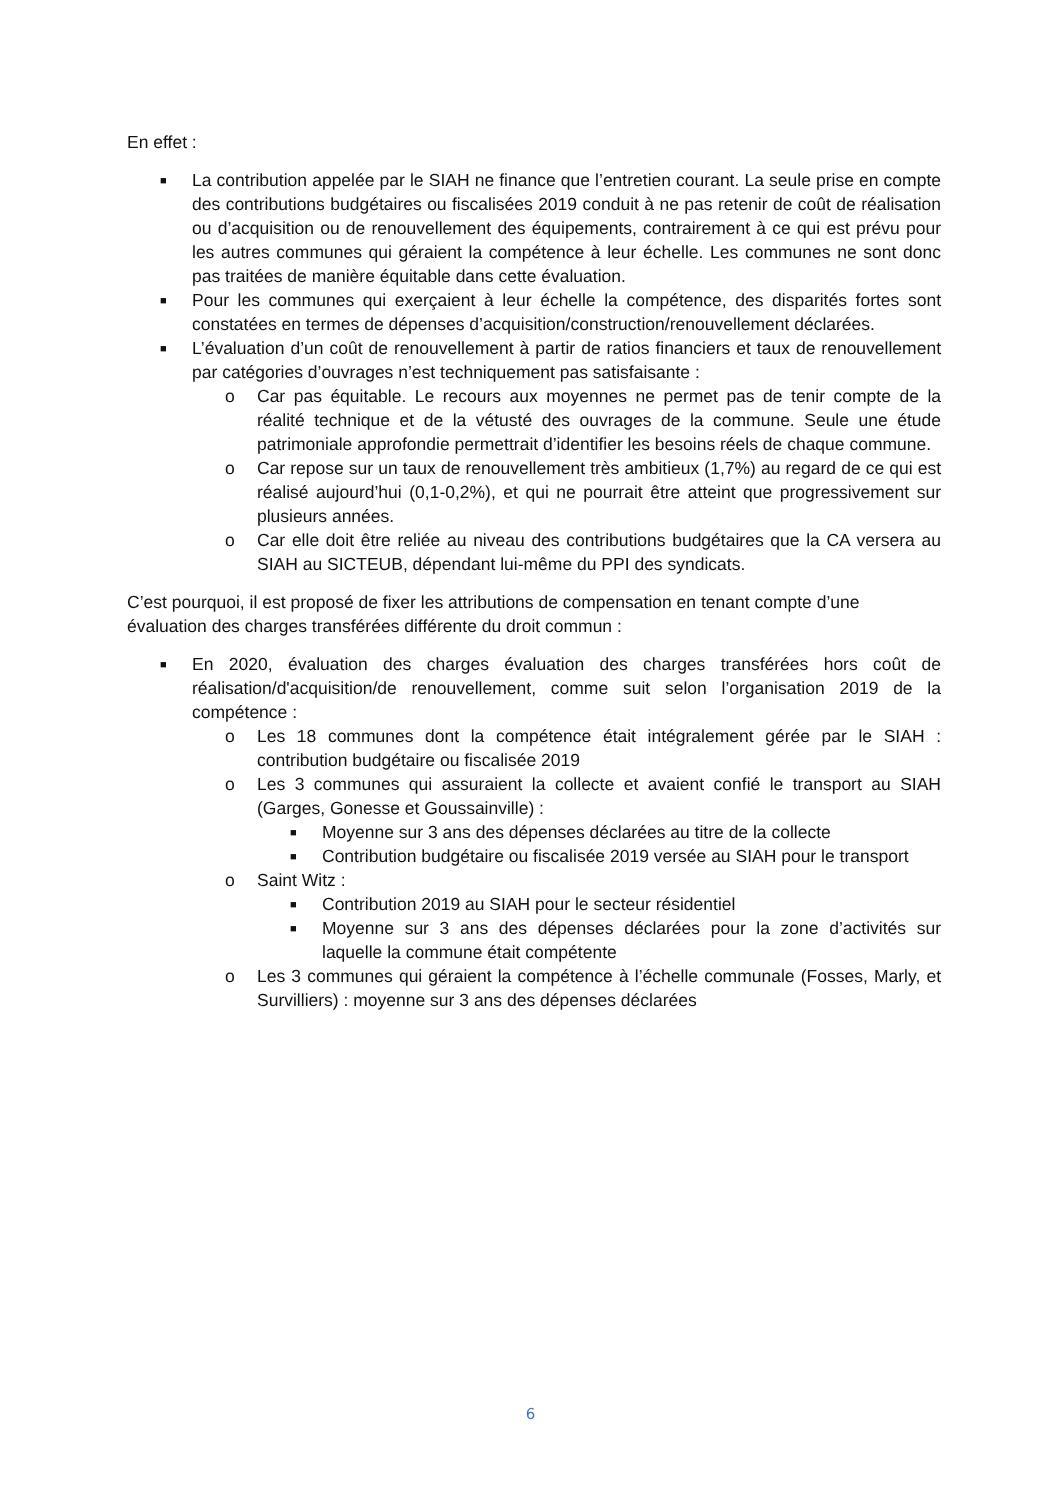En effet :
■ La contribution appelée par le SIAH ne finance que l’entretien courant. La seule prise en compte des contributions budgétaires ou fiscalisées 2019 conduit à ne pas retenir de coût de réalisation ou d’acquisition ou de renouvellement des équipements, contrairement à ce qui est prévu pour les autres communes qui géraient la compétence à leur échelle. Les communes ne sont donc pas traitées de manière équitable dans cette évaluation.
■ Pour les communes qui exerçaient à leur échelle la compétence, des disparités fortes sont constatées en termes de dépenses d’acquisition/construction/renouvellement déclarées.
■ L’évaluation d’un coût de renouvellement à partir de ratios financiers et taux de renouvellement par catégories d’ouvrages n’est techniquement pas satisfaisante :
o Car pas équitable. Le recours aux moyennes ne permet pas de tenir compte de la réalité technique et de la vétusté des ouvrages de la commune. Seule une étude patrimoniale approfondie permettrait d’identifier les besoins réels de chaque commune.
o Car repose sur un taux de renouvellement très ambitieux (1,7%) au regard de ce qui est réalisé aujourd’hui (0,1-0,2%), et qui ne pourrait être atteint que progressivement sur plusieurs années.
o Car elle doit être reliée au niveau des contributions budgétaires que la CA versera au SIAH au SICTEUB, dépendant lui-même du PPI des syndicats.
C’est pourquoi, il est proposé de fixer les attributions de compensation en tenant compte d’une évaluation des charges transférées différente du droit commun :
■ En 2020, évaluation des charges évaluation des charges transférées hors coût de réalisation/d'acquisition/de renouvellement, comme suit selon l’organisation 2019 de la compétence :
o Les 18 communes dont la compétence était intégralement gérée par le SIAH : contribution budgétaire ou fiscalisée 2019
o Les 3 communes qui assuraient la collecte et avaient confié le transport au SIAH (Garges, Gonesse et Goussainville) :
■ Moyenne sur 3 ans des dépenses déclarées au titre de la collecte
■ Contribution budgétaire ou fiscalisée 2019 versée au SIAH pour le transport
o Saint Witz :
■ Contribution 2019 au SIAH pour le secteur résidentiel
■ Moyenne sur 3 ans des dépenses déclarées pour la zone d’activités sur laquelle la commune était compétente
o Les 3 communes qui géraient la compétence à l’échelle communale (Fosses, Marly, et Survilliers) : moyenne sur 3 ans des dépenses déclarées
6